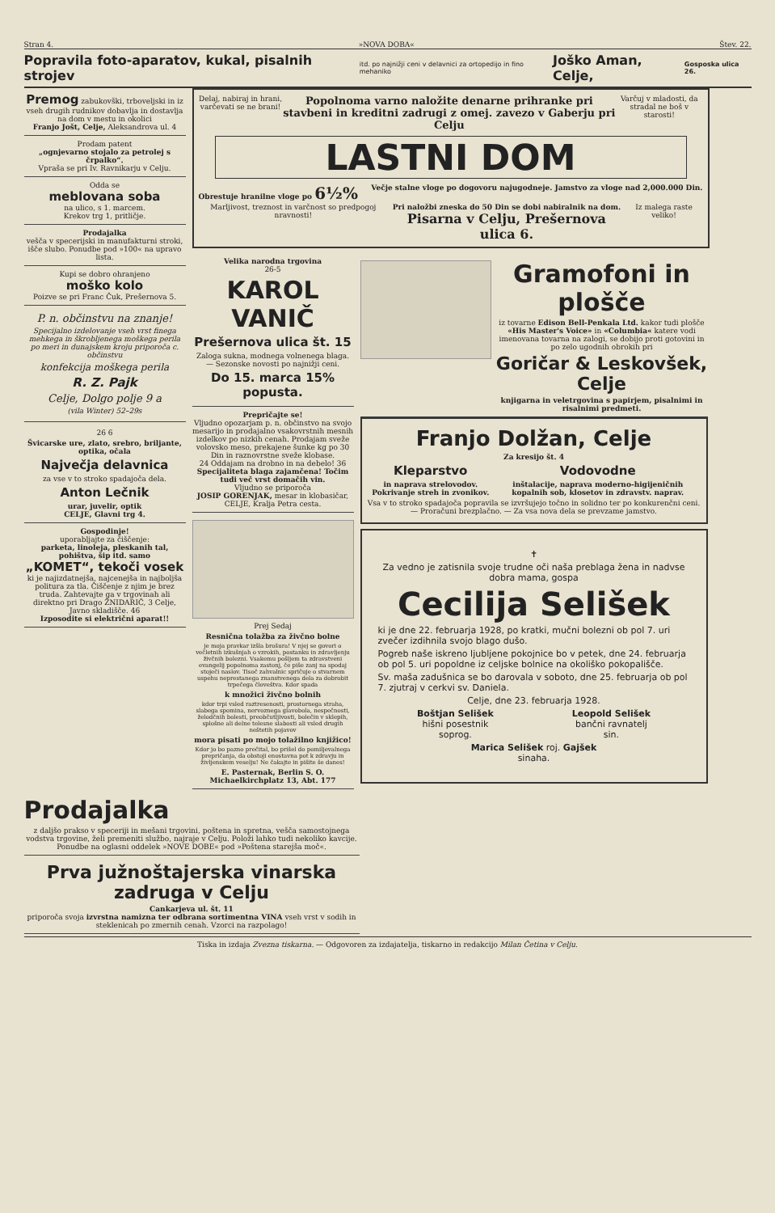Stran 4. »NOVA DOBA« Štev. 22.
Popravila foto-aparatov, kukal, pisalnih strojev itd. po najnižji ceni v delavnici za ortopedijo in fino mehaniko Joško Aman, Celje, Gosposka ulica 26.
Premog zabukovški, trboveljski in iz vseh drugih rudnikov dobavlja in dostavlja na dom v mestu in okolici
Franjo Jošt, Celje, Aleksandrova ul. 4
Prodam patent
„ognjevarno stojalo za petrolej s črpalko“.
Vpraša se pri Iv. Ravnikarju v Celju.
Odda se
meblovana soba
na ulico, s 1. marcem.
Krekov trg 1, pritličje.
Prodajalka
vešča v specerijski in manufakturni stroki, išče slubo. Ponudbe pod »100« na upravo lista.
Kupi se dobro ohranjeno
moško kolo
Poizve se pri Franc Čuk, Prešernova 5.
P. n. občinstvu na znanje!
Specijalno izdelovanje vseh vrst finega mehkega in škrobljenega moškega perila po meri in dunajskem kroju priporoča c. občinstvu
konfekcija moškega perila
R. Z. Pajk
Celje, Dolgo polje 9 a
(vila Winter) 52–29s
26 6
Švicarske ure, zlato, srebro, briljante, optika, očala
Največja delavnica
za vse v to stroko spadajoča dela.
Anton Lečnik
urar, juvelir, optik
CELJE, Glavni trg 4.
Gospodinje!
uporabljajte za čiščenje:
parketa, linoleja, pleskanih tal, pohištva, šip itd. samo
„KOMET“, tekoči vosek
ki je najizdatnejša, najcenejša in najboljša politura za tla. Čiščenje z njim je brez truda. Zahtevajte ga v trgovinah ali direktno pri Drago ŽNIDARIČ, 3 Celje, Javno skladišče. 46
Izposodite si električni aparat!!
Delaj, nabiraj in hrani, varčevati se ne brani! Popolnoma varno naložite denarne prihranke pri stavbeni in kreditni zadrugi z omej. zavezo v Gaberju pri Celju Varčuj v mladosti, da stradal ne boš v starosti!
LASTNI DOM
Obrestuje hranilne vloge po 6½% Večje stalne vloge po dogovoru najugodneje. Jamstvo za vloge nad 2,000.000 Din.
Marljivost, treznost in varčnost so predpogoj nravnosti! Pri naložbi zneska do 50 Din se dobi nabiralnik na dom.
Pisarna v Celju, Prešernova ulica 6. Iz malega raste veliko!
Velika narodna trgovina
26-5
KAROL VANIČ
Prešernova ulica št. 15
Zaloga sukna, modnega volnenega blaga. — Sezonske novosti po najnižji ceni.
Do 15. marca 15% popusta.
Prepričajte se!
Vljudno opozarjam p. n. občinstvo na svojo mesarijo in prodajalno vsakovrstnih mesnih izdelkov po nizkih cenah. Prodajam sveže volovsko meso, prekajene šunke kg po 30 Din in raznovrstne sveže klobase.
24 Oddajam na drobno in na debelo! 36
Specijaliteta blaga zajamčena! Točim tudi več vrst domačih vin.
Vljudno se priporoča
JOSIP GORENJAK, mesar in klobasičar, CELJE, Kralja Petra cesta.
Prej Sedaj
Resnična tolažba za živčno bolne
je moja pravkar izšla brošura! V njej se govori o večletnih izkušnjah o vzrokih, postanku in zdravljenju živčnih bolezni. Vsakemu pošljem ta zdravstveni evangelij popolnoma zastonj, če piše zanj na spodaj stoječi naslov. Tisoč zahvalnic spričuje o stvarnem uspehu neprestanega znanstvenega dela za dobrobit trpečega človeštva. Kdor spada
k množici živčno bolnih
kdor trpi vsled raztresenosti, prostornega straha, slabega spomina, nervoznega glavobola, nespečnosti, želodčnih bolesti, preobčutljivosti, bolečin v sklepih, splošne ali delne telesne slabosti ali vsled drugih neštetih pojavov
mora pisati po mojo tolažilno knjižico!
Kdor jo bo pazno prečital, bo prišel do pomiljevalnega prepričanja, da obstoji enostavna pot k zdravju in življenskem veselju! Ne čakajte in pišite še danes!
E. Pasternak, Berlin S. O. Michaelkirchplatz 13, Abt. 177
Gramofoni in plošče
iz tovarne Edison Bell-Penkala Ltd. kakor tudi plošče «His Master's Voice» in «Columbia« katere vodi imenovana tovarna na zalogi, se dobijo proti gotovini in po zelo ugodnih obrokih pri
Goričar & Leskovšek, Celje
knjigarna in veletrgovina s papirjem, pisalnimi in risalnimi predmeti.
Franjo Dolžan, Celje
Za kresijo št. 4
Kleparstvo
in naprava strelovodov. Pokrivanje streh in zvonikov.
Vodovodne
inštalacije, naprava moderno-higijeničnih kopalnih sob, klosetov in zdravstv. naprav.
Vsa v to stroko spadajoča popravila se izvršujejo točno in solidno ter po konkurenčni ceni. — Proračuni brezplačno. — Za vsa nova dela se prevzame jamstvo.
✝
Za vedno je zatisnila svoje trudne oči naša preblaga žena in nadvse dobra mama, gospa
Cecilija Selišek
ki je dne 22. februarja 1928, po kratki, mučni bolezni ob pol 7. uri zvečer izdihnila svojo blago dušo.
Pogreb naše iskreno ljubljene pokojnice bo v petek, dne 24. februarja ob pol 5. uri popoldne iz celjske bolnice na okoliško pokopališče.
Sv. maša zadušnica se bo darovala v soboto, dne 25. februarja ob pol 7. zjutraj v cerkvi sv. Daniela.
Celje, dne 23. februarja 1928.
Boštjan Selišek
hišni posestnik
soprog. Leopold Selišek
bančni ravnatelj
sin.
Marica Selišek roj. Gajšek
sinaha.
Prodajalka
z daljšo prakso v speceriji in mešani trgovini, poštena in spretna, vešča samostojnega vodstva trgovine, želi premeniti službo, najraje v Celju. Položi lahko tudi nekoliko kavcije. Ponudbe na oglasni oddelek »NOVE DOBE« pod »Poštena starejša moč«.
Prva južnoštajerska vinarska zadruga v Celju
Cankarjeva ul. št. 11
priporoča svoja izvrstna namizna ter odbrana sortimentna VINA vseh vrst v sodih in steklenicah po zmernih cenah. Vzorci na razpolago!
Tiska in izdaja Zvezna tiskarna. — Odgovoren za izdajatelja, tiskarno in redakcijo Milan Četina v Celju.